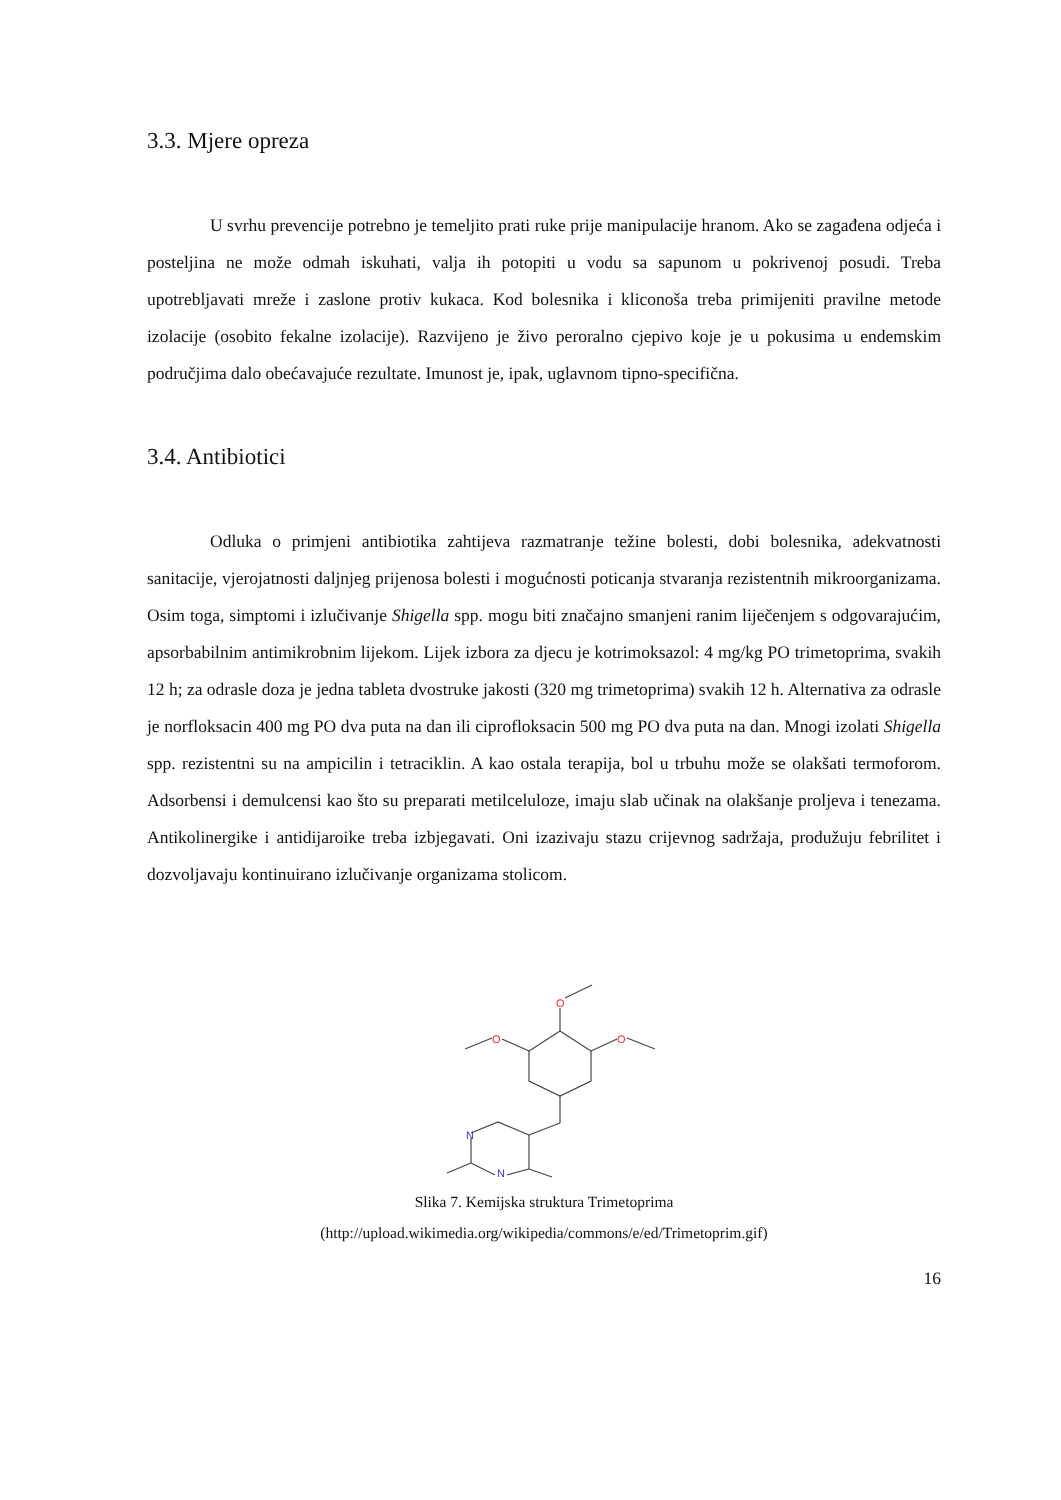3.3. Mjere opreza
U svrhu prevencije potrebno je temeljito prati ruke prije manipulacije hranom. Ako se zagađena odjeća i posteljina ne može odmah iskuhati, valja ih potopiti u vodu sa sapunom u pokrivenoj posudi. Treba upotrebljavati mreže i zaslone protiv kukaca. Kod bolesnika i kliconoša treba primijeniti pravilne metode izolacije (osobito fekalne izolacije). Razvijeno je živo peroralno cjepivo koje je u pokusima u endemskim područjima dalo obećavajuće rezultate. Imunost je, ipak, uglavnom tipno-specifična.
3.4. Antibiotici
Odluka o primjeni antibiotika zahtijeva razmatranje težine bolesti, dobi bolesnika, adekvatnosti sanitacije, vjerojatnosti daljnjeg prijenosa bolesti i mogućnosti poticanja stvaranja rezistentnih mikroorganizama. Osim toga, simptomi i izlučivanje Shigella spp. mogu biti značajno smanjeni ranim liječenjem s odgovarajućim, apsorbabilnim antimikrobnim lijekom. Lijek izbora za djecu je kotrimoksazol: 4 mg/kg PO trimetoprima, svakih 12 h; za odrasle doza je jedna tableta dvostruke jakosti (320 mg trimetoprima) svakih 12 h. Alternativa za odrasle je norfloksacin 400 mg PO dva puta na dan ili ciprofloksacin 500 mg PO dva puta na dan. Mnogi izolati Shigella spp. rezistentni su na ampicilin i tetraciklin. A kao ostala terapija, bol u trbuhu može se olakšati termoforom. Adsorbensi i demulcensi kao što su preparati metilceluloze, imaju slab učinak na olakšanje proljeva i tenezama. Antikolinergike i antidijaroike treba izbjegavati. Oni izazivaju stazu crijevnog sadržaja, produžuju febrilitet i dozvoljavaju kontinuirano izlučivanje organizama stolicom.
O
O
O
N
N
Slika 7. Kemijska struktura Trimetoprima
(http://upload.wikimedia.org/wikipedia/commons/e/ed/Trimetoprim.gif)
16